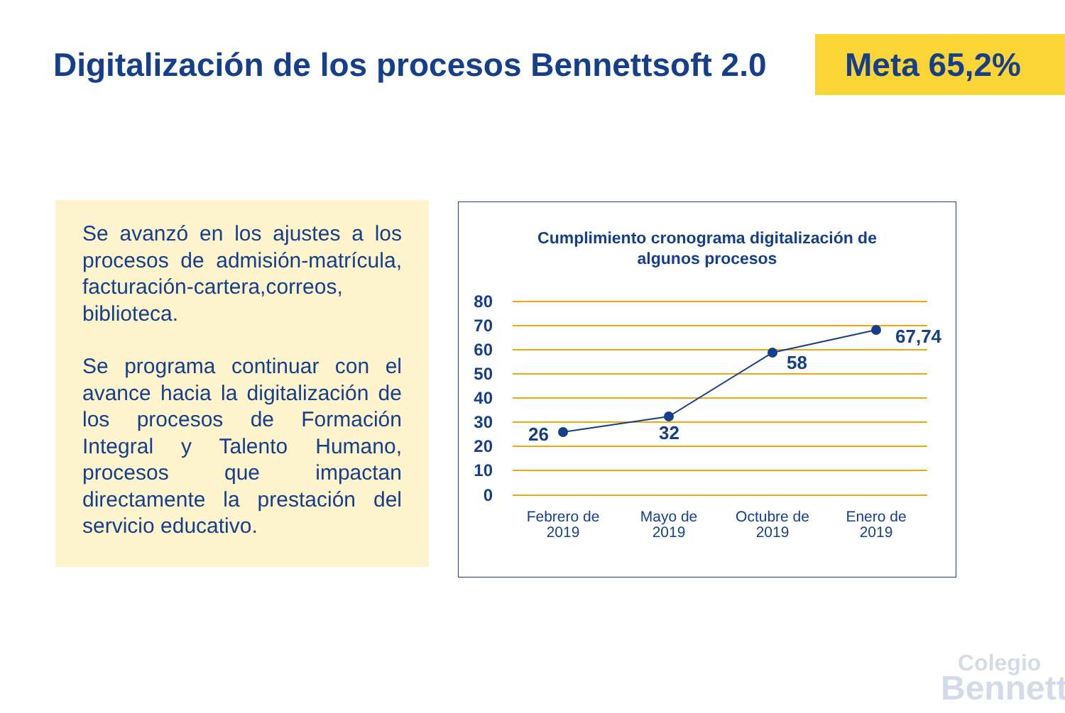Digitalización de los procesos Bennettsoft 2.0
Meta 65,2%
Se avanzó en los ajustes a los procesos de admisión-matrícula, facturación-cartera,correos, biblioteca.
Se programa continuar con el avance hacia la digitalización de los procesos de Formación Integral y Talento Humano, procesos que impactan directamente la prestación del servicio educativo.
Cumplimiento cronograma digitalización de
algunos procesos
80
70
60
50
40
30
20
10
0
26
32
58
67,74
Febrero de
2019
Mayo de
2019
Octubre de
2019
Enero de
2019
Colegio
Bennett